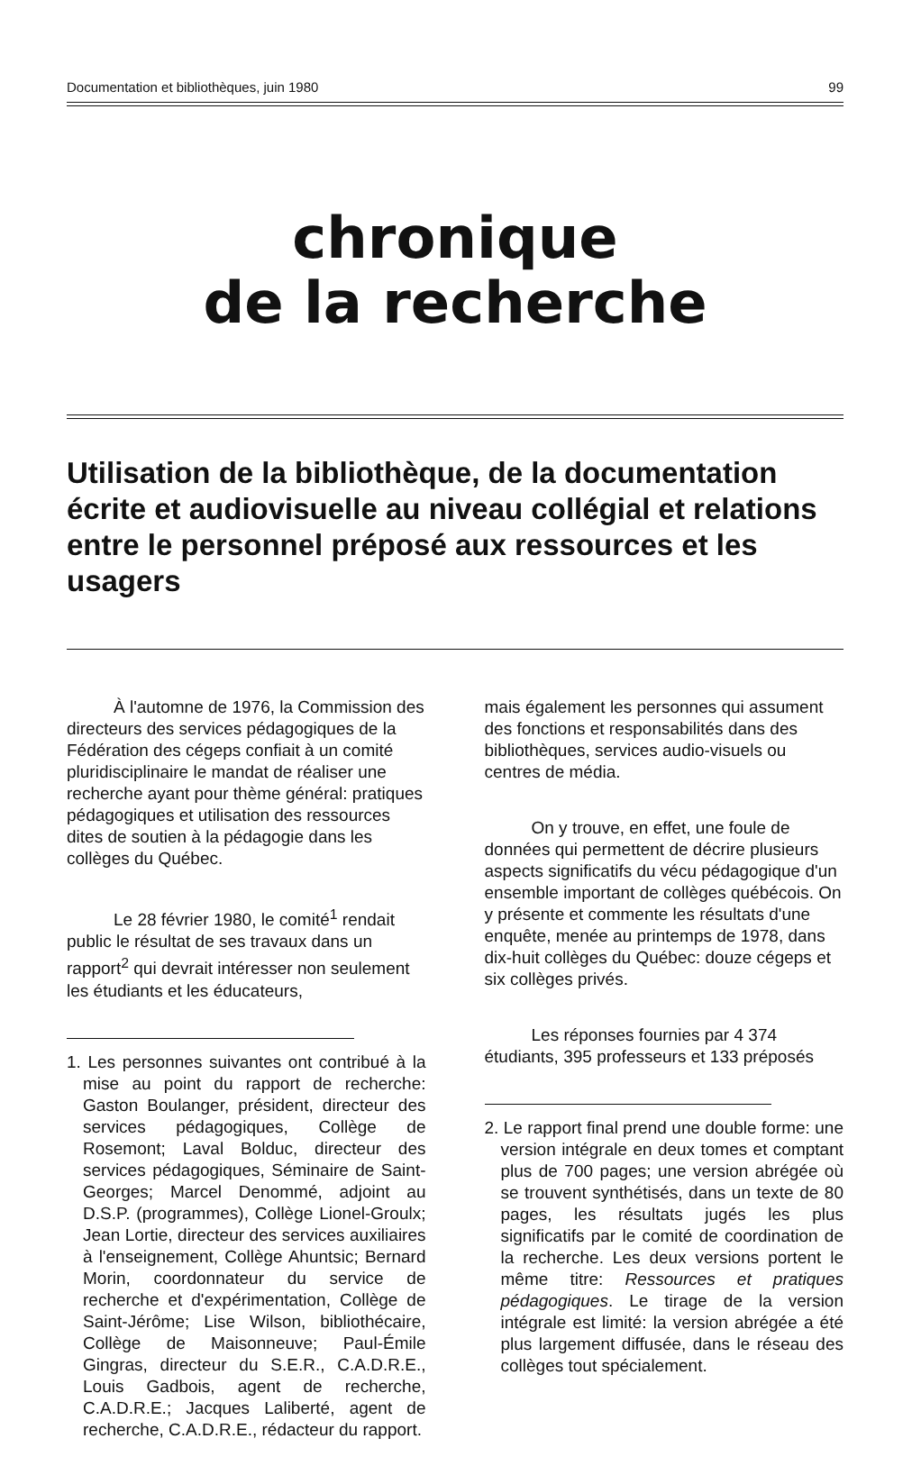Documentation et bibliothèques, juin 1980 99
chronique
de la recherche
Utilisation de la bibliothèque, de la documentation écrite et audiovisuelle au niveau collégial et relations entre le personnel préposé aux ressources et les usagers
À l'automne de 1976, la Commission des directeurs des services pédagogiques de la Fédération des cégeps confiait à un comité pluridisciplinaire le mandat de réaliser une recherche ayant pour thème général: pratiques pédagogiques et utilisation des ressources dites de soutien à la pédagogie dans les collèges du Québec.
Le 28 février 1980, le comité<sup>1</sup> rendait public le résultat de ses travaux dans un rapport<sup>2</sup> qui devrait intéresser non seulement les étudiants et les éducateurs,
1. Les personnes suivantes ont contribué à la mise au point du rapport de recherche: Gaston Boulanger, président, directeur des services pédagogiques, Collège de Rosemont; Laval Bolduc, directeur des services pédagogiques, Séminaire de Saint-Georges; Marcel Denommé, adjoint au D.S.P. (programmes), Collège Lionel-Groulx; Jean Lortie, directeur des services auxiliaires à l'enseignement, Collège Ahuntsic; Bernard Morin, coordonnateur du service de recherche et d'expérimentation, Collège de Saint-Jérôme; Lise Wilson, bibliothécaire, Collège de Maisonneuve; Paul-Émile Gingras, directeur du S.E.R., C.A.D.R.E., Louis Gadbois, agent de recherche, C.A.D.R.E.; Jacques Laliberté, agent de recherche, C.A.D.R.E., rédacteur du rapport.
mais également les personnes qui assument des fonctions et responsabilités dans des bibliothèques, services audio-visuels ou centres de média.
On y trouve, en effet, une foule de données qui permettent de décrire plusieurs aspects significatifs du vécu pédagogique d'un ensemble important de collèges québécois. On y présente et commente les résultats d'une enquête, menée au printemps de 1978, dans dix-huit collèges du Québec: douze cégeps et six collèges privés.
Les réponses fournies par 4 374 étudiants, 395 professeurs et 133 préposés
2. Le rapport final prend une double forme: une version intégrale en deux tomes et comptant plus de 700 pages; une version abrégée où se trouvent synthétisés, dans un texte de 80 pages, les résultats jugés les plus significatifs par le comité de coordination de la recherche. Les deux versions portent le même titre: Ressources et pratiques pédagogiques. Le tirage de la version intégrale est limité: la version abrégée a été plus largement diffusée, dans le réseau des collèges tout spécialement.